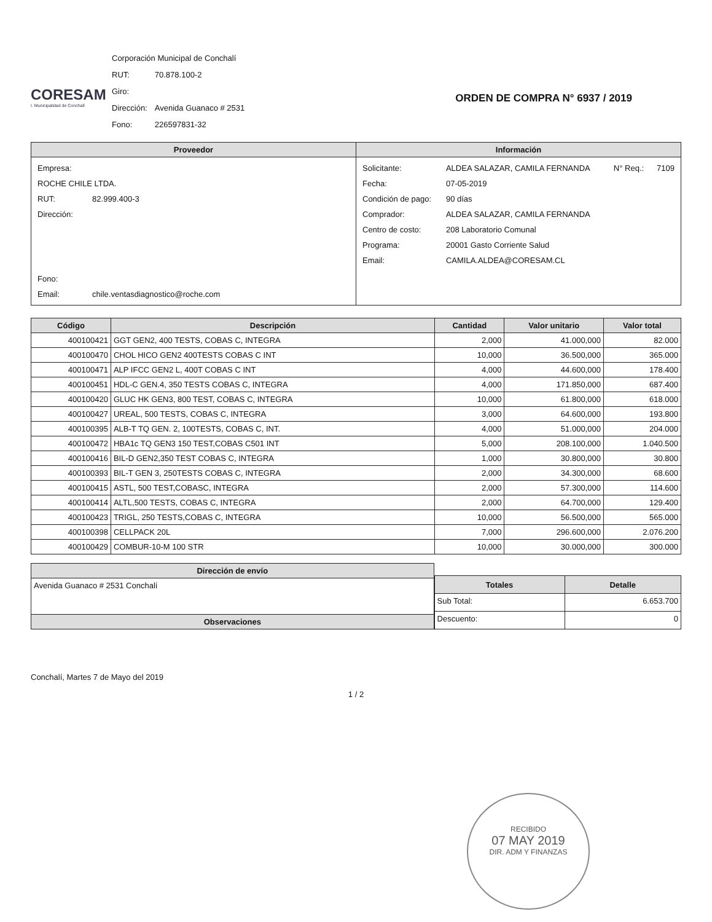CORESAM
I. Municipalidad de Conchalí
| Corporación Municipal de Conchalí | |
| RUT: | 70.878.100-2 |
| Giro: | |
| Dirección: | Avenida Guanaco # 2531 |
| Fono: | 226597831-32 |
ORDEN DE COMPRA N° 6937 / 2019
| Proveedor | Información |
| --- | --- |
| / Empresa: / / / ROCHE CHILE LTDA. / / / RUT: / 82.999.400-3 / / Dirección: / / / Fono: / / / Email: / chile.ventasdiagnostico@roche.com / | / Solicitante: / ALDEA SALAZAR, CAMILA FERNANDA / N° Req.: / 7109 / / Fecha: / 07-05-2019 / / / / Condición de pago: / 90 días / / / / Comprador: / ALDEA SALAZAR, CAMILA FERNANDA / / / / Centro de costo: / 208 Laboratorio Comunal / / / / Programa: / 20001 Gasto Corriente Salud / / / / Email: / CAMILA.ALDEA@CORESAM.CL / / / |
| Código | Descripción | Cantidad | Valor unitario | Valor total |
| --- | --- | --- | --- | --- |
| 400100421 | GGT GEN2, 400 TESTS, COBAS C, INTEGRA | 2,000 | 41.000,000 | 82.000 |
| 400100470 | CHOL HICO GEN2 400TESTS COBAS C INT | 10,000 | 36.500,000 | 365.000 |
| 400100471 | ALP IFCC GEN2 L, 400T COBAS C INT | 4,000 | 44.600,000 | 178.400 |
| 400100451 | HDL-C GEN.4, 350 TESTS COBAS C, INTEGRA | 4,000 | 171.850,000 | 687.400 |
| 400100420 | GLUC HK GEN3, 800 TEST, COBAS C, INTEGRA | 10,000 | 61.800,000 | 618.000 |
| 400100427 | UREAL, 500 TESTS, COBAS C, INTEGRA | 3,000 | 64.600,000 | 193.800 |
| 400100395 | ALB-T TQ GEN. 2, 100TESTS, COBAS C, INT. | 4,000 | 51.000,000 | 204.000 |
| 400100472 | HBA1c TQ GEN3 150 TEST,COBAS C501 INT | 5,000 | 208.100,000 | 1.040.500 |
| 400100416 | BIL-D GEN2,350 TEST COBAS C, INTEGRA | 1,000 | 30.800,000 | 30.800 |
| 400100393 | BIL-T GEN 3, 250TESTS COBAS C, INTEGRA | 2,000 | 34.300,000 | 68.600 |
| 400100415 | ASTL, 500 TEST,COBASC, INTEGRA | 2,000 | 57.300,000 | 114.600 |
| 400100414 | ALTL,500 TESTS, COBAS C, INTEGRA | 2,000 | 64.700,000 | 129.400 |
| 400100423 | TRIGL, 250 TESTS,COBAS C, INTEGRA | 10,000 | 56.500,000 | 565.000 |
| 400100398 | CELLPACK 20L | 7,000 | 296.600,000 | 2.076.200 |
| 400100429 | COMBUR-10-M 100 STR | 10,000 | 30.000,000 | 300.000 |
| Dirección de envío |
| --- |
| Avenida Guanaco # 2531 Conchalí |
| Observaciones |
| Totales | Detalle |
| --- | --- |
| Sub Total: | 6.653.700 |
| Descuento: | 0 |
Conchalí, Martes 7 de Mayo del 2019
1 / 2
RECIBIDO
07 MAY 2019
DIR. ADM Y FINANZAS